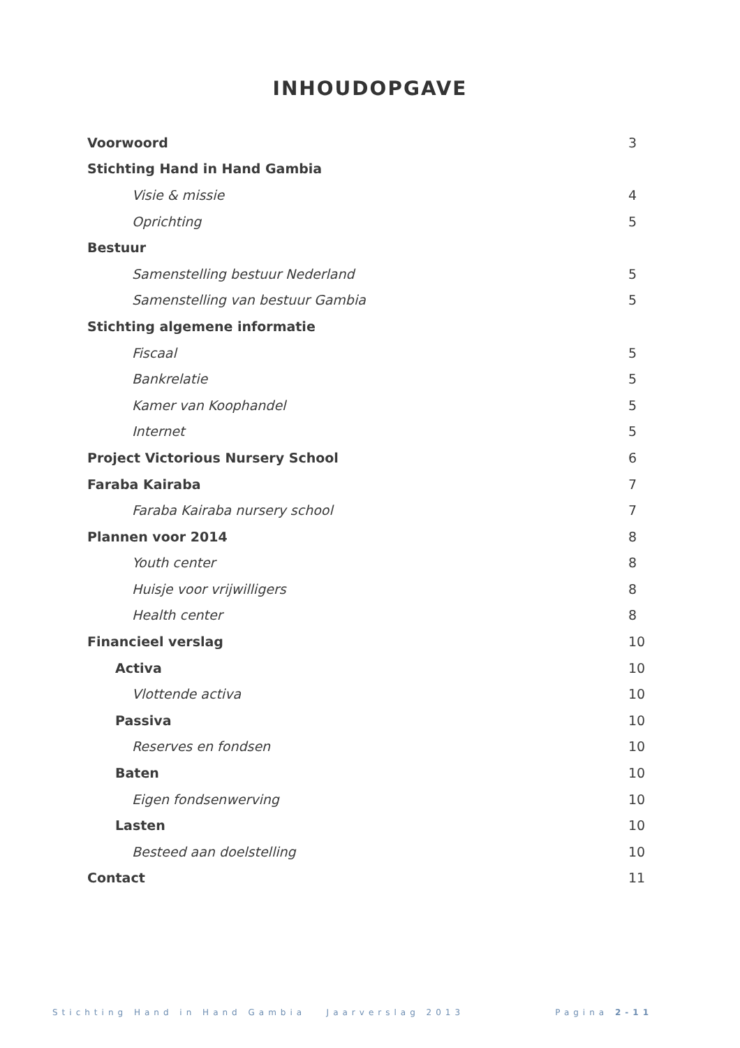INHOUDOPGAVE
Voorwoord 3
Stichting Hand in Hand Gambia
Visie & missie 4
Oprichting 5
Bestuur
Samenstelling bestuur Nederland 5
Samenstelling van bestuur Gambia 5
Stichting algemene informatie
Fiscaal 5
Bankrelatie 5
Kamer van Koophandel 5
Internet 5
Project Victorious Nursery School 6
Faraba Kairaba 7
Faraba Kairaba nursery school 7
Plannen voor 2014 8
Youth center 8
Huisje voor vrijwilligers 8
Health center 8
Financieel verslag 10
Activa 10
Vlottende activa 10
Passiva 10
Reserves en fondsen 10
Baten 10
Eigen fondsenwerving 10
Lasten 10
Besteed aan doelstelling 10
Contact 11
Stichting Hand in Hand Gambia Jaarverslag 2013 Pagina 2-11